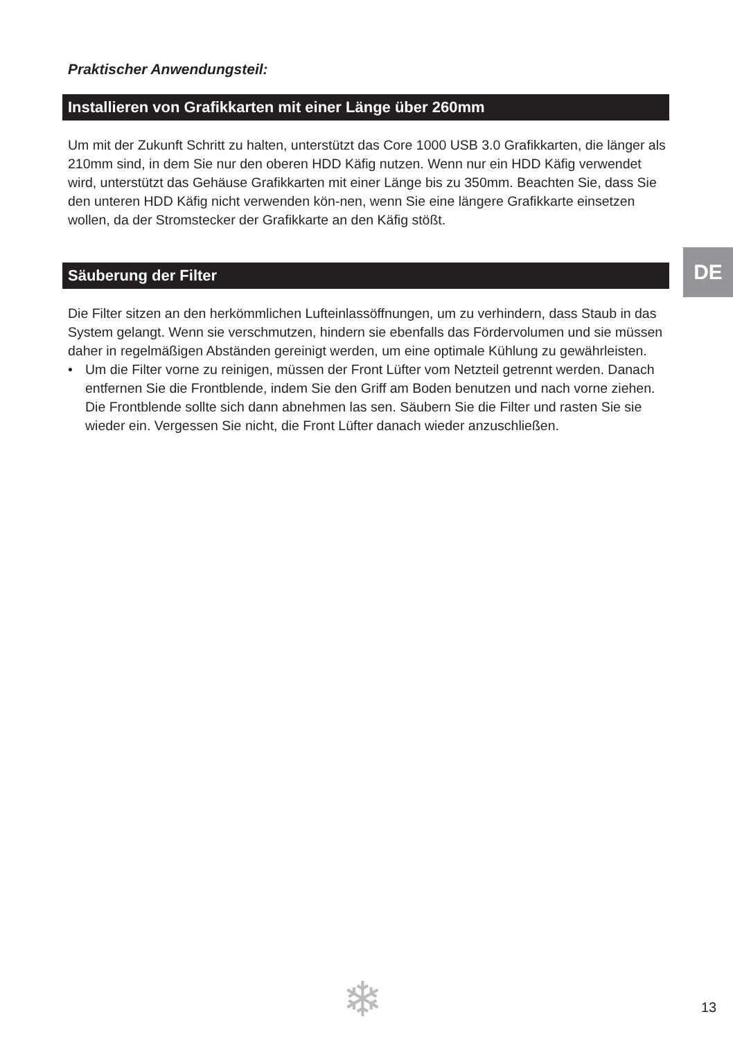Praktischer Anwendungsteil:
Installieren von Grafikkarten mit einer Länge über 260mm
Um mit der Zukunft Schritt zu halten, unterstützt das Core 1000 USB 3.0 Grafikkarten, die länger als 210mm sind, in dem Sie nur den oberen HDD Käfig nutzen. Wenn nur ein HDD Käfig verwendet wird, unterstützt das Gehäuse Grafikkarten mit einer Länge bis zu 350mm. Beachten Sie, dass Sie den unteren HDD Käfig nicht verwenden kön-nen, wenn Sie eine längere Grafikkarte einsetzen wollen, da der Stromstecker der Grafikkarte an den Käfig stößt.
Säuberung der Filter
Die Filter sitzen an den herkömmlichen Lufteinlassöffnungen, um zu verhindern, dass Staub in das System gelangt. Wenn sie verschmutzen, hindern sie ebenfalls das Fördervolumen und sie müssen daher in regelmäßigen Abständen gereinigt werden, um eine optimale Kühlung zu gewährleisten.
• Um die Filter vorne zu reinigen, müssen der Front Lüfter vom Netzteil getrennt werden. Danach entfernen Sie die Frontblende, indem Sie den Griff am Boden benutzen und nach vorne ziehen. Die Frontblende sollte sich dann abnehmen las sen. Säubern Sie die Filter und rasten Sie sie wieder ein. Vergessen Sie nicht, die Front Lüfter danach wieder anzuschließen.
DE
❄ 13